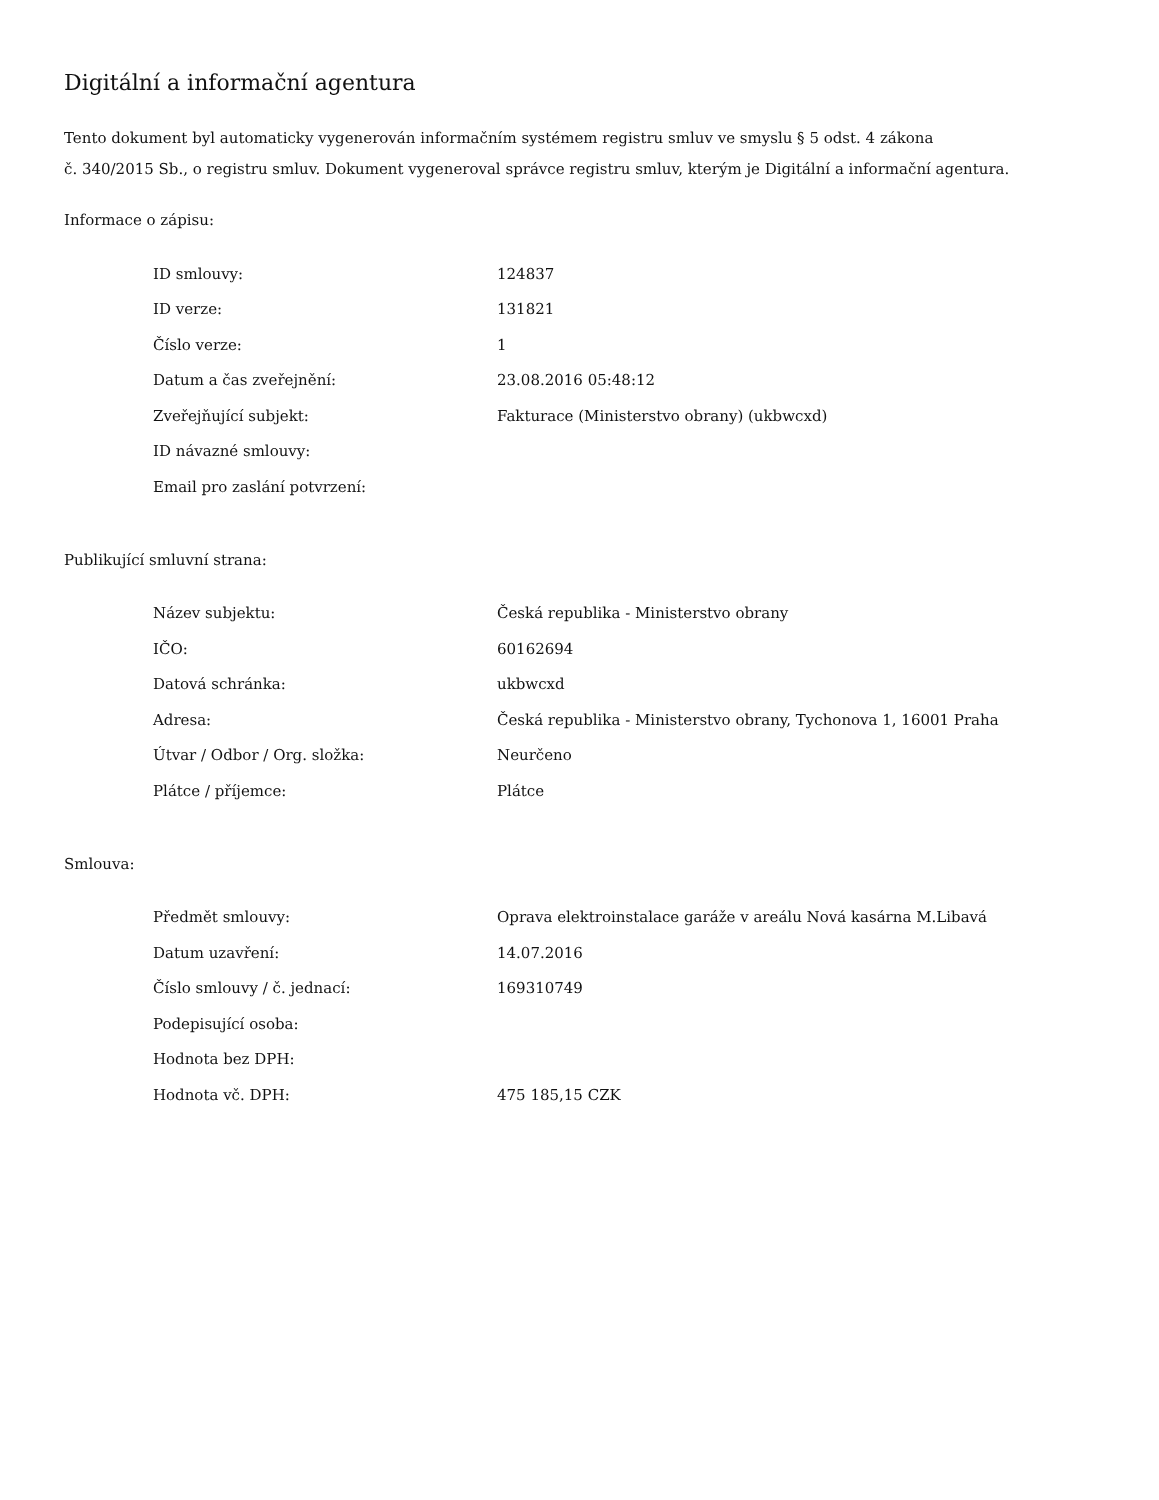Digitální a informační agentura
Tento dokument byl automaticky vygenerován informačním systémem registru smluv ve smyslu § 5 odst. 4 zákona
č. 340/2015 Sb., o registru smluv. Dokument vygeneroval správce registru smluv, kterým je Digitální a informační agentura.
Informace o zápisu:
| ID smlouvy: | 124837 |
| ID verze: | 131821 |
| Číslo verze: | 1 |
| Datum a čas zveřejnění: | 23.08.2016 05:48:12 |
| Zveřejňující subjekt: | Fakturace (Ministerstvo obrany) (ukbwcxd) |
| ID návazné smlouvy: | |
| Email pro zaslání potvrzení: | |
Publikující smluvní strana:
| Název subjektu: | Česká republika - Ministerstvo obrany |
| IČO: | 60162694 |
| Datová schránka: | ukbwcxd |
| Adresa: | Česká republika - Ministerstvo obrany, Tychonova 1, 16001 Praha |
| Útvar / Odbor / Org. složka: | Neurčeno |
| Plátce / příjemce: | Plátce |
Smlouva:
| Předmět smlouvy: | Oprava elektroinstalace garáže v areálu Nová kasárna M.Libavá |
| Datum uzavření: | 14.07.2016 |
| Číslo smlouvy / č. jednací: | 169310749 |
| Podepisující osoba: | |
| Hodnota bez DPH: | |
| Hodnota vč. DPH: | 475 185,15 CZK |